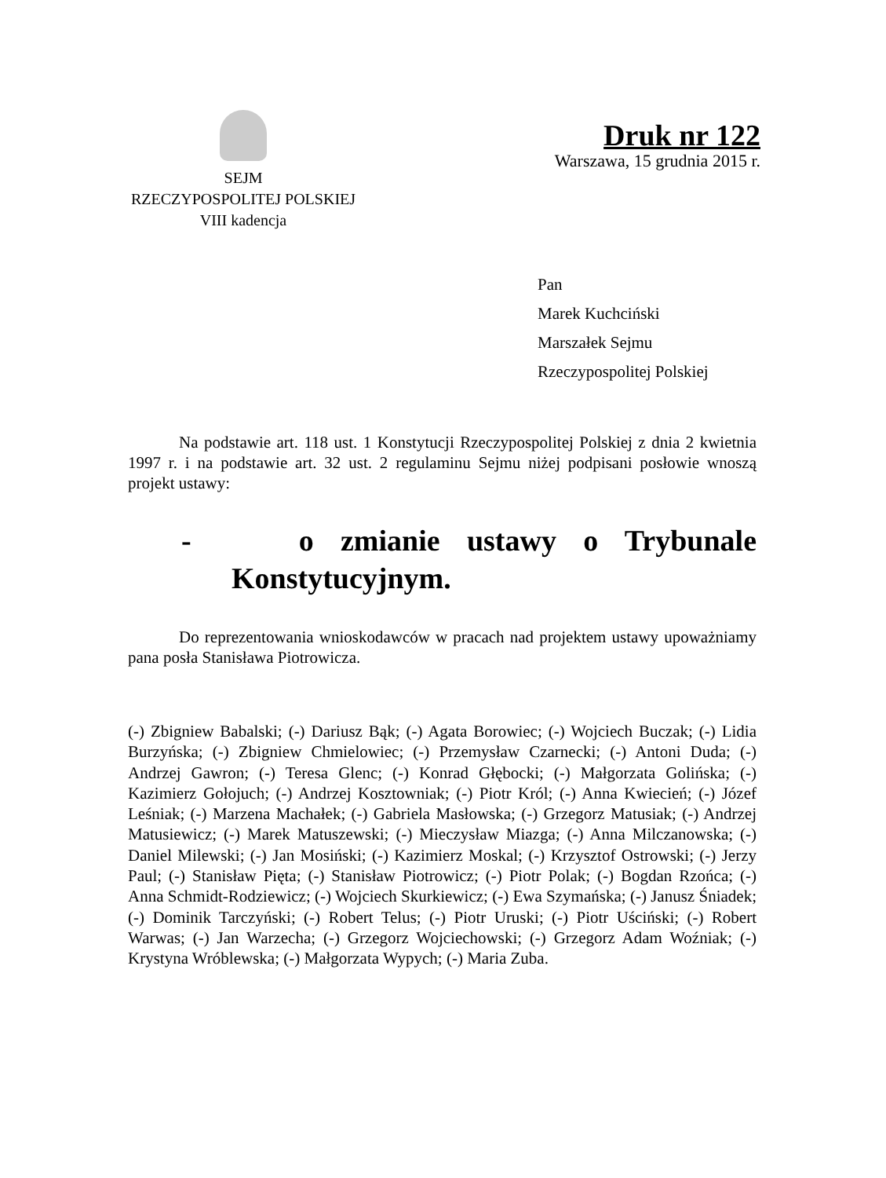SEJM
RZECZYPOSPOLITEJ POLSKIEJ
VIII kadencja
Druk nr 122
Warszawa, 15 grudnia 2015 r.
Pan
Marek Kuchciński
Marszałek Sejmu
Rzeczypospolitej Polskiej
Na podstawie art. 118 ust. 1 Konstytucji Rzeczypospolitej Polskiej z dnia 2 kwietnia 1997 r. i na podstawie art. 32 ust. 2 regulaminu Sejmu niżej podpisani posłowie wnoszą projekt ustawy:
- o zmianie ustawy o Trybunale Konstytucyjnym.
Do reprezentowania wnioskodawców w pracach nad projektem ustawy upoważniamy pana posła Stanisława Piotrowicza.
(-) Zbigniew Babalski; (-) Dariusz Bąk; (-) Agata Borowiec; (-) Wojciech Buczak; (-) Lidia Burzyńska; (-) Zbigniew Chmielowiec; (-) Przemysław Czarnecki; (-) Antoni Duda; (-) Andrzej Gawron; (-) Teresa Glenc; (-) Konrad Głębocki; (-) Małgorzata Golińska; (-) Kazimierz Gołojuch; (-) Andrzej Kosztowniak; (-) Piotr Król; (-) Anna Kwiecień; (-) Józef Leśniak; (-) Marzena Machałek; (-) Gabriela Masłowska; (-) Grzegorz Matusiak; (-) Andrzej Matusiewicz; (-) Marek Matuszewski; (-) Mieczysław Miazga; (-) Anna Milczanowska; (-) Daniel Milewski; (-) Jan Mosiński; (-) Kazimierz Moskal; (-) Krzysztof Ostrowski; (-) Jerzy Paul; (-) Stanisław Pięta; (-) Stanisław Piotrowicz; (-) Piotr Polak; (-) Bogdan Rzońca; (-) Anna Schmidt-Rodziewicz; (-) Wojciech Skurkiewicz; (-) Ewa Szymańska; (-) Janusz Śniadek; (-) Dominik Tarczyński; (-) Robert Telus; (-) Piotr Uruski; (-) Piotr Uściński; (-) Robert Warwas; (-) Jan Warzecha; (-) Grzegorz Wojciechowski; (-) Grzegorz Adam Woźniak; (-) Krystyna Wróblewska; (-) Małgorzata Wypych; (-) Maria Zuba.